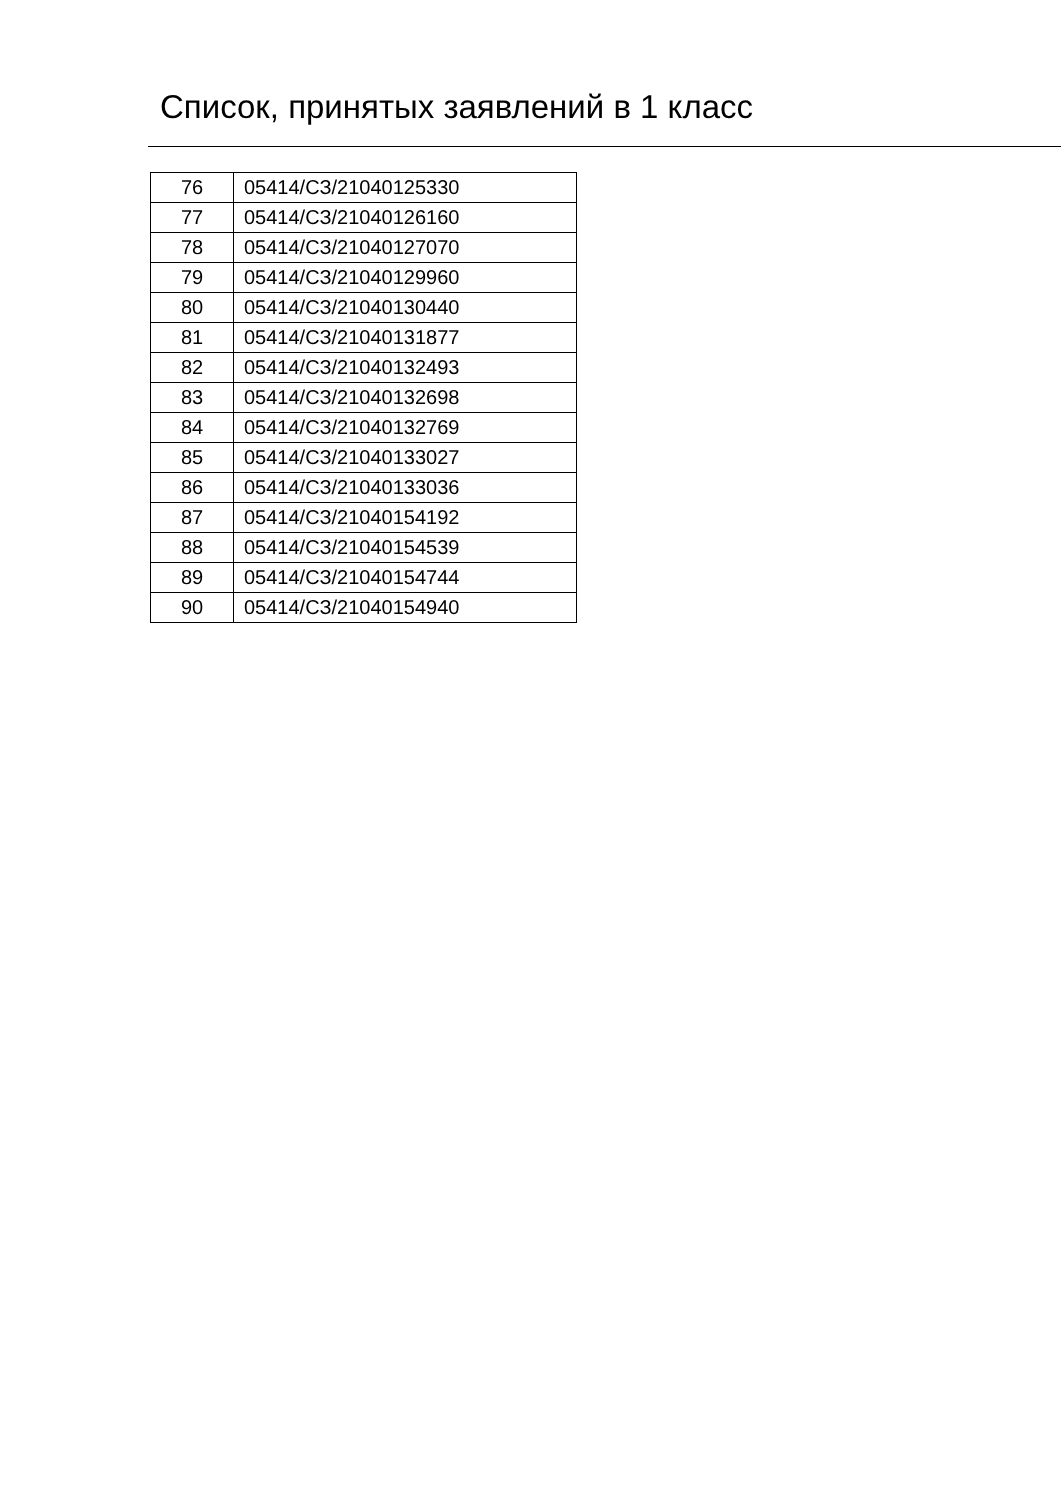Список, принятых заявлений в 1 класс
| 76 | 05414/СЗ/21040125330 |
| 77 | 05414/СЗ/21040126160 |
| 78 | 05414/СЗ/21040127070 |
| 79 | 05414/СЗ/21040129960 |
| 80 | 05414/СЗ/21040130440 |
| 81 | 05414/СЗ/21040131877 |
| 82 | 05414/СЗ/21040132493 |
| 83 | 05414/СЗ/21040132698 |
| 84 | 05414/СЗ/21040132769 |
| 85 | 05414/СЗ/21040133027 |
| 86 | 05414/СЗ/21040133036 |
| 87 | 05414/СЗ/21040154192 |
| 88 | 05414/СЗ/21040154539 |
| 89 | 05414/СЗ/21040154744 |
| 90 | 05414/СЗ/21040154940 |